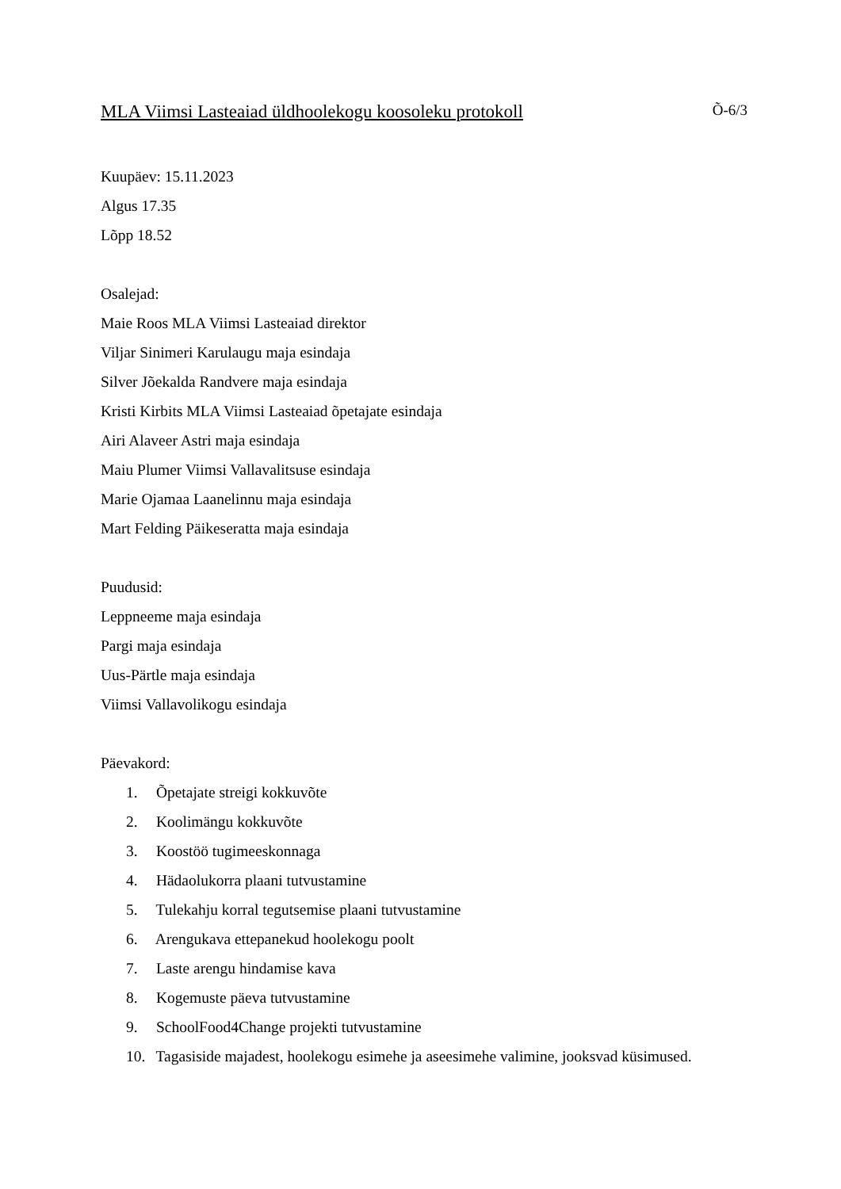MLA Viimsi Lasteaiad üldhoolekogu koosoleku protokoll Õ-6/3
Kuupäev: 15.11.2023
Algus 17.35
Lõpp 18.52
Osalejad:
Maie Roos MLA Viimsi Lasteaiad direktor
Viljar Sinimeri Karulaugu maja esindaja
Silver Jõekalda Randvere maja esindaja
Kristi Kirbits MLA Viimsi Lasteaiad õpetajate esindaja
Airi Alaveer Astri maja esindaja
Maiu Plumer Viimsi Vallavalitsuse esindaja
Marie Ojamaa Laanelinnu maja esindaja
Mart Felding Päikeseratta maja esindaja
Puudusid:
Leppneeme maja esindaja
Pargi maja esindaja
Uus-Pärtle maja esindaja
Viimsi Vallavolikogu esindaja
Päevakord:
1. Õpetajate streigi kokkuvõte
2. Koolimängu kokkuvõte
3. Koostöö tugimeeskonnaga
4. Hädaolukorra plaani tutvustamine
5. Tulekahju korral tegutsemise plaani tutvustamine
6. Arengukava ettepanekud hoolekogu poolt
7. Laste arengu hindamise kava
8. Kogemuste päeva tutvustamine
9. SchoolFood4Change projekti tutvustamine
10. Tagasiside majadest, hoolekogu esimehe ja aseesimehe valimine, jooksvad küsimused.